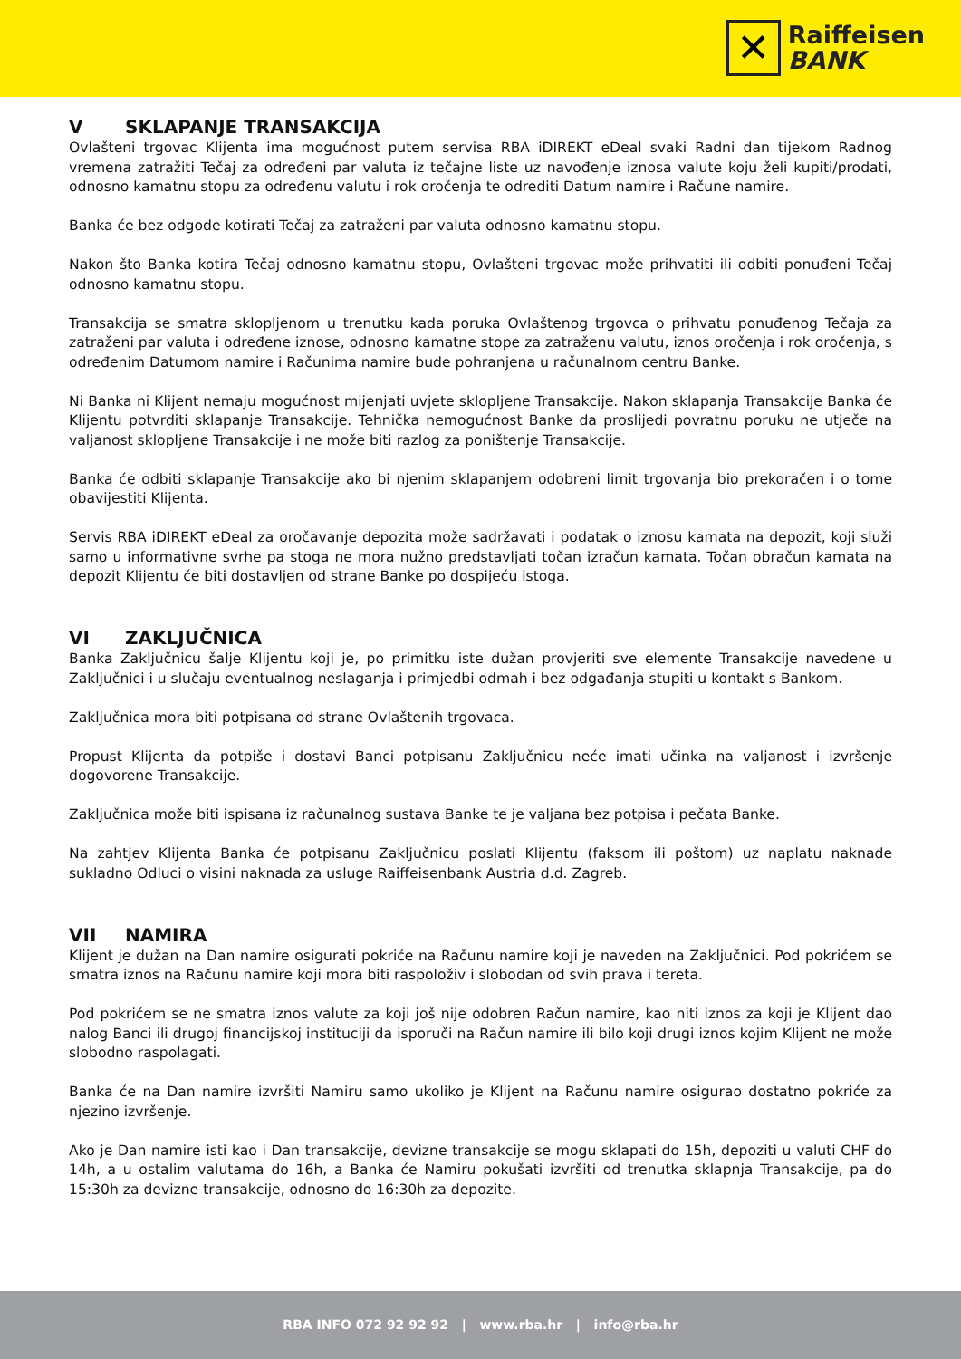✕
Raiffeisen
BANK
V SKLAPANJE TRANSAKCIJA
Ovlašteni trgovac Klijenta ima mogućnost putem servisa RBA iDIREKT eDeal svaki Radni dan tijekom Radnog vremena zatražiti Tečaj za određeni par valuta iz tečajne liste uz navođenje iznosa valute koju želi kupiti/prodati, odnosno kamatnu stopu za određenu valutu i rok oročenja te odrediti Datum namire i Račune namire.
Banka će bez odgode kotirati Tečaj za zatraženi par valuta odnosno kamatnu stopu.
Nakon što Banka kotira Tečaj odnosno kamatnu stopu, Ovlašteni trgovac može prihvatiti ili odbiti ponuđeni Tečaj odnosno kamatnu stopu.
Transakcija se smatra sklopljenom u trenutku kada poruka Ovlaštenog trgovca o prihvatu ponuđenog Tečaja za zatraženi par valuta i određene iznose, odnosno kamatne stope za zatraženu valutu, iznos oročenja i rok oročenja, s određenim Datumom namire i Računima namire bude pohranjena u računalnom centru Banke.
Ni Banka ni Klijent nemaju mogućnost mijenjati uvjete sklopljene Transakcije. Nakon sklapanja Transakcije Banka će Klijentu potvrditi sklapanje Transakcije. Tehnička nemogućnost Banke da proslijedi povratnu poruku ne utječe na valjanost sklopljene Transakcije i ne može biti razlog za poništenje Transakcije.
Banka će odbiti sklapanje Transakcije ako bi njenim sklapanjem odobreni limit trgovanja bio prekoračen i o tome obavijestiti Klijenta.
Servis RBA iDIREKT eDeal za oročavanje depozita može sadržavati i podatak o iznosu kamata na depozit, koji služi samo u informativne svrhe pa stoga ne mora nužno predstavljati točan izračun kamata. Točan obračun kamata na depozit Klijentu će biti dostavljen od strane Banke po dospijeću istoga.
VI ZAKLJUČNICA
Banka Zaključnicu šalje Klijentu koji je, po primitku iste dužan provjeriti sve elemente Transakcije navedene u Zaključnici i u slučaju eventualnog neslaganja i primjedbi odmah i bez odgađanja stupiti u kontakt s Bankom.
Zaključnica mora biti potpisana od strane Ovlaštenih trgovaca.
Propust Klijenta da potpiše i dostavi Banci potpisanu Zaključnicu neće imati učinka na valjanost i izvršenje dogovorene Transakcije.
Zaključnica može biti ispisana iz računalnog sustava Banke te je valjana bez potpisa i pečata Banke.
Na zahtjev Klijenta Banka će potpisanu Zaključnicu poslati Klijentu (faksom ili poštom) uz naplatu naknade sukladno Odluci o visini naknada za usluge Raiffeisenbank Austria d.d. Zagreb.
VII NAMIRA
Klijent je dužan na Dan namire osigurati pokriće na Računu namire koji je naveden na Zaključnici. Pod pokrićem se smatra iznos na Računu namire koji mora biti raspoloživ i slobodan od svih prava i tereta.
Pod pokrićem se ne smatra iznos valute za koji još nije odobren Račun namire, kao niti iznos za koji je Klijent dao nalog Banci ili drugoj financijskoj instituciji da isporuči na Račun namire ili bilo koji drugi iznos kojim Klijent ne može slobodno raspolagati.
Banka će na Dan namire izvršiti Namiru samo ukoliko je Klijent na Računu namire osigurao dostatno pokriće za njezino izvršenje.
Ako je Dan namire isti kao i Dan transakcije, devizne transakcije se mogu sklapati do 15h, depoziti u valuti CHF do 14h, a u ostalim valutama do 16h, a Banka će Namiru pokušati izvršiti od trenutka sklapnja Transakcije, pa do 15:30h za devizne transakcije, odnosno do 16:30h za depozite.
RBA INFO 072 92 92 92 | www.rba.hr | info@rba.hr